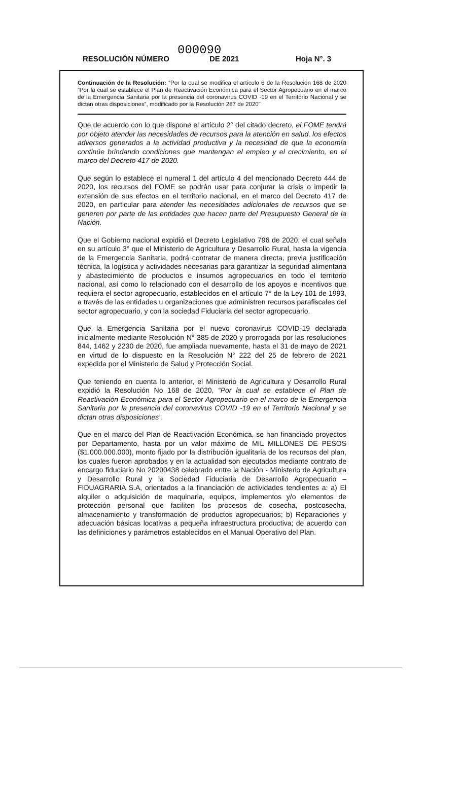000090
RESOLUCIÓN NÚMERO DE 2021 Hoja N°. 3
Continuación de la Resolución: “Por la cual se modifica el artículo 6 de la Resolución 168 de 2020 “Por la cual se establece el Plan de Reactivación Económica para el Sector Agropecuario en el marco de la Emergencia Sanitaria por la presencia del coronavirus COVID -19 en el Territorio Nacional y se dictan otras disposiciones”, modificado por la Resolución 287 de 2020”
Que de acuerdo con lo que dispone el artículo 2° del citado decreto, el FOME tendrá por objeto atender las necesidades de recursos para la atención en salud, los efectos adversos generados a la actividad productiva y la necesidad de que la economía continúe brindando condiciones que mantengan el empleo y el crecimiento, en el marco del Decreto 417 de 2020.
Que según lo establece el numeral 1 del artículo 4 del mencionado Decreto 444 de 2020, los recursos del FOME se podrán usar para conjurar la crisis o impedir la extensión de sus efectos en el territorio nacional, en el marco del Decreto 417 de 2020, en particular para atender las necesidades adicionales de recursos que se generen por parte de las entidades que hacen parte del Presupuesto General de la Nación.
Que el Gobierno nacional expidió el Decreto Legislativo 796 de 2020, el cual señala en su artículo 3° que el Ministerio de Agricultura y Desarrollo Rural, hasta la vigencia de la Emergencia Sanitaria, podrá contratar de manera directa, previa justificación técnica, la logística y actividades necesarias para garantizar la seguridad alimentaria y abastecimiento de productos e insumos agropecuarios en todo el territorio nacional, así como lo relacionado con el desarrollo de los apoyos e incentivos que requiera el sector agropecuario, establecidos en el artículo 7° de la Ley 101 de 1993, a través de las entidades u organizaciones que administren recursos parafiscales del sector agropecuario, y con la sociedad Fiduciaria del sector agropecuario.
Que la Emergencia Sanitaria por el nuevo coronavirus COVID-19 declarada inicialmente mediante Resolución N° 385 de 2020 y prorrogada por las resoluciones 844, 1462 y 2230 de 2020, fue ampliada nuevamente, hasta el 31 de mayo de 2021 en virtud de lo dispuesto en la Resolución N° 222 del 25 de febrero de 2021 expedida por el Ministerio de Salud y Protección Social.
Que teniendo en cuenta lo anterior, el Ministerio de Agricultura y Desarrollo Rural expidió la Resolución No 168 de 2020, “Por la cual se establece el Plan de Reactivación Económica para el Sector Agropecuario en el marco de la Emergencia Sanitaria por la presencia del coronavirus COVID -19 en el Territorio Nacional y se dictan otras disposiciones”.
Que en el marco del Plan de Reactivación Económica, se han financiado proyectos por Departamento, hasta por un valor máximo de MIL MILLONES DE PESOS ($1.000.000.000), monto fijado por la distribución igualitaria de los recursos del plan, los cuales fueron aprobados y en la actualidad son ejecutados mediante contrato de encargo fiduciario No 20200438 celebrado entre la Nación - Ministerio de Agricultura y Desarrollo Rural y la Sociedad Fiduciaria de Desarrollo Agropecuario – FIDUAGRARIA S.A, orientados a la financiación de actividades tendientes a: a) El alquiler o adquisición de maquinaria, equipos, implementos y/o elementos de protección personal que faciliten los procesos de cosecha, postcosecha, almacenamiento y transformación de productos agropecuarios; b) Reparaciones y adecuación básicas locativas a pequeña infraestructura productiva; de acuerdo con las definiciones y parámetros establecidos en el Manual Operativo del Plan.